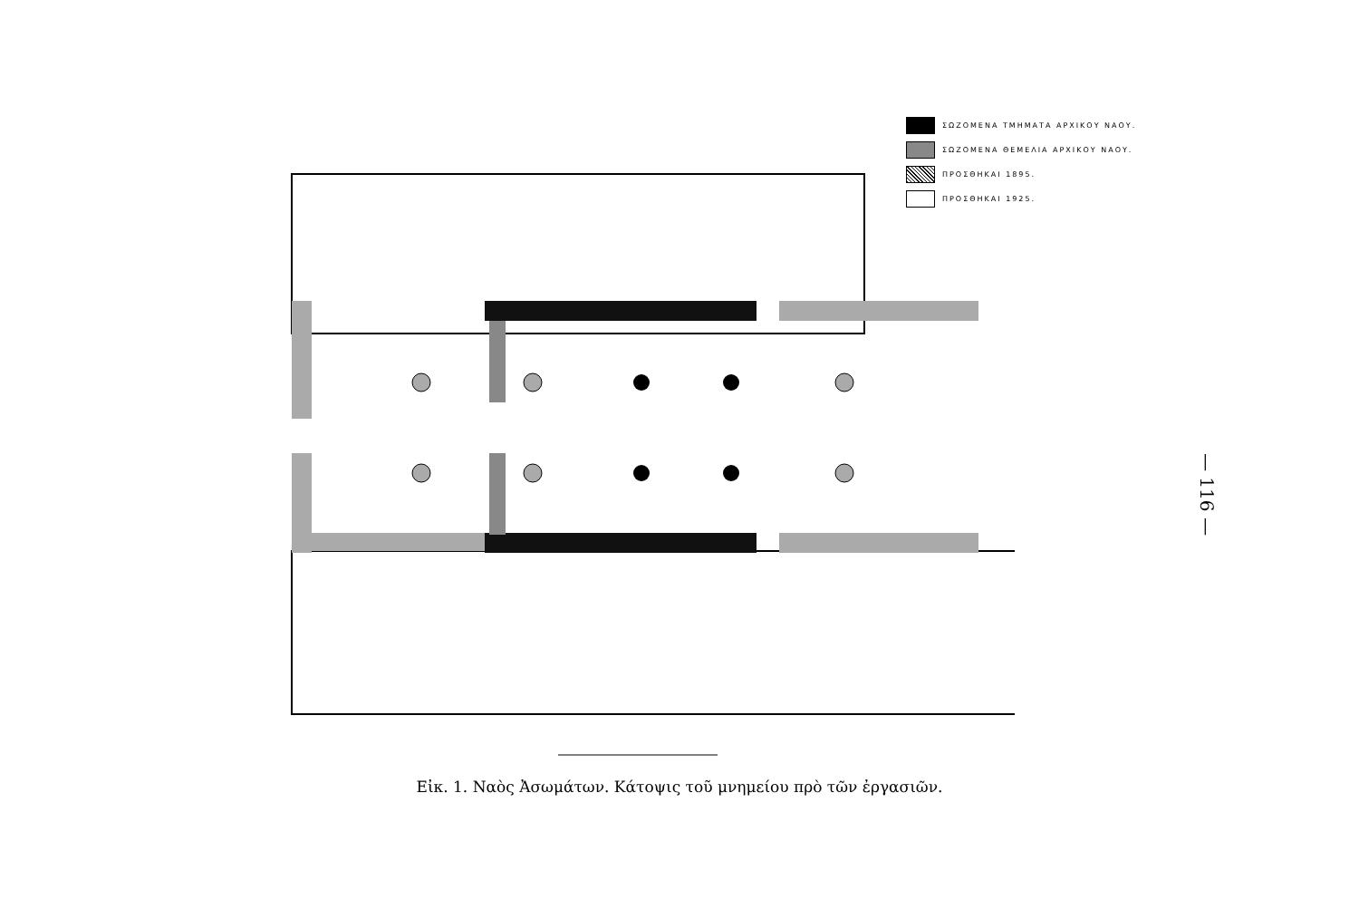ΣΩΖΟΜΕΝΑ ΤΜΗΜΑΤΑ ΑΡΧΙΚΟΥ ΝΑΟΥ.
ΣΩΖΟΜΕΝΑ ΘΕΜΕΛΙΑ ΑΡΧΙΚΟΥ ΝΑΟΥ.
ΠΡΟΣΘΗΚΑΙ 1895.
ΠΡΟΣΘΗΚΑΙ 1925.
Εἰκ. 1. Ναὸς Ἀσωμάτων. Κάτοψις τοῦ μνημείου πρὸ τῶν ἐργασιῶν.
— 116 —